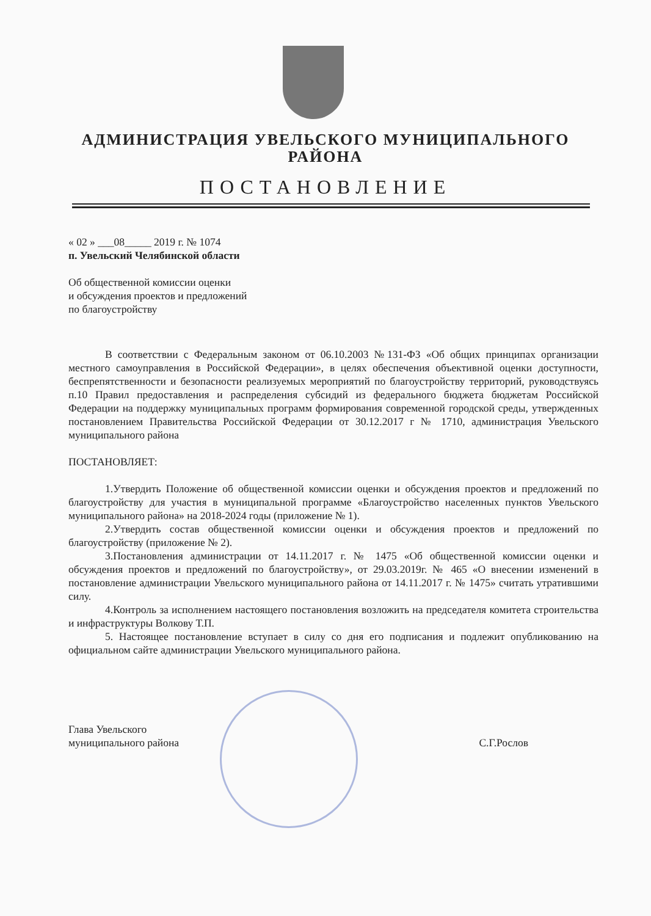АДМИНИСТРАЦИЯ УВЕЛЬСКОГО МУНИЦИПАЛЬНОГО
РАЙОНА
ПОСТАНОВЛЕНИЕ
« 02 » ___08_____ 2019 г. № 1074
п. Увельский Челябинской области
Об общественной комиссии оценки
и обсуждения проектов и предложений
по благоустройству
В соответствии с Федеральным законом от 06.10.2003 №131-ФЗ «Об общих принципах организации местного самоуправления в Российской Федерации», в целях обеспечения объективной оценки доступности, беспрепятственности и безопасности реализуемых мероприятий по благоустройству территорий, руководствуясь п.10 Правил предоставления и распределения субсидий из федерального бюджета бюджетам Российской Федерации на поддержку муниципальных программ формирования современной городской среды, утвержденных постановлением Правительства Российской Федерации от 30.12.2017 г № 1710, администрация Увельского муниципального района
ПОСТАНОВЛЯЕТ:
1.Утвердить Положение об общественной комиссии оценки и обсуждения проектов и предложений по благоустройству для участия в муниципальной программе «Благоустройство населенных пунктов Увельского муниципального района» на 2018-2024 годы (приложение № 1).
2.Утвердить состав общественной комиссии оценки и обсуждения проектов и предложений по благоустройству (приложение № 2).
3.Постановления администрации от 14.11.2017 г. № 1475 «Об общественной комиссии оценки и обсуждения проектов и предложений по благоустройству», от 29.03.2019г. № 465 «О внесении изменений в постановление администрации Увельского муниципального района от 14.11.2017 г. № 1475» считать утратившими силу.
4.Контроль за исполнением настоящего постановления возложить на председателя комитета строительства и инфраструктуры Волкову Т.П.
5. Настоящее постановление вступает в силу со дня его подписания и подлежит опубликованию на официальном сайте администрации Увельского муниципального района.
Глава Увельского
муниципального района
С.Г.Рослов